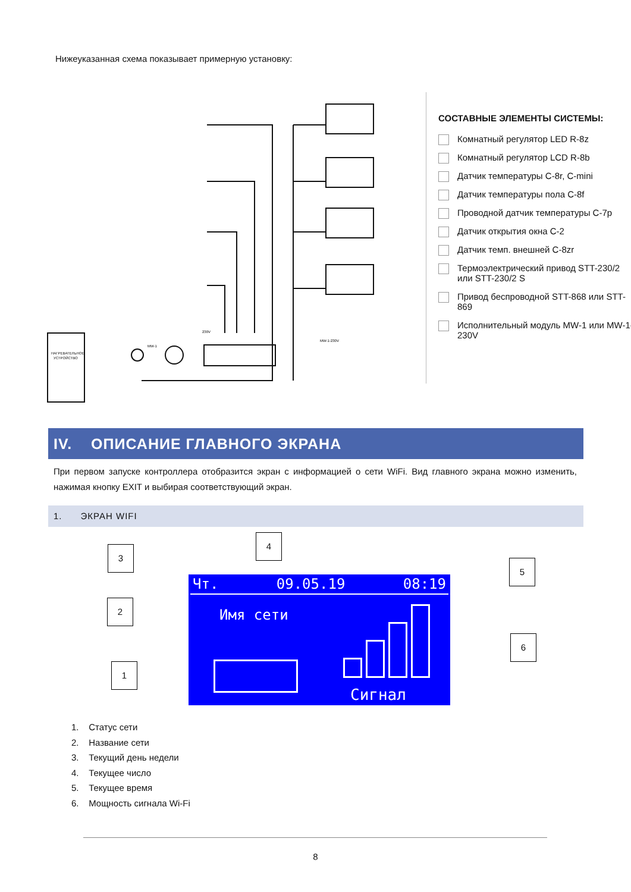Нижеуказанная схема показывает примерную установку:
НАГРЕВАТЕЛЬНОЕ
УСТРОЙСТВО
230V
MW-1
MW-1-230V
СОСТАВНЫЕ ЭЛЕМЕНТЫ СИСТЕМЫ:
Комнатный регулятор LED R-8z
Комнатный регулятор LCD R-8b
Датчик температуры C-8r, C-mini
Датчик температуры пола C-8f
Проводной датчик температуры C-7p
Датчик открытия окна C-2
Датчик темп. внешней C-8zr
Термоэлектрический привод STT-230/2 или STT-230/2 S
Привод беспроводной STT-868 или STT-869
Исполнительный модуль MW-1 или MW-1-230V
IV. ОПИСАНИЕ ГЛАВНОГО ЭКРАНА
При первом запуске контроллера отобразится экран с информацией о сети WiFi. Вид главного экрана можно изменить, нажимая кнопку EXIT и выбирая соответствующий экран.
1. ЭКРАН WIFI
3
4
5
2
6
1
Чт. 09.05.19 08:19
Имя сети
Сигнал
1. Статус сети
2. Название сети
3. Текущий день недели
4. Текущее число
5. Текущее время
6. Мощность сигнала Wi-Fi
8